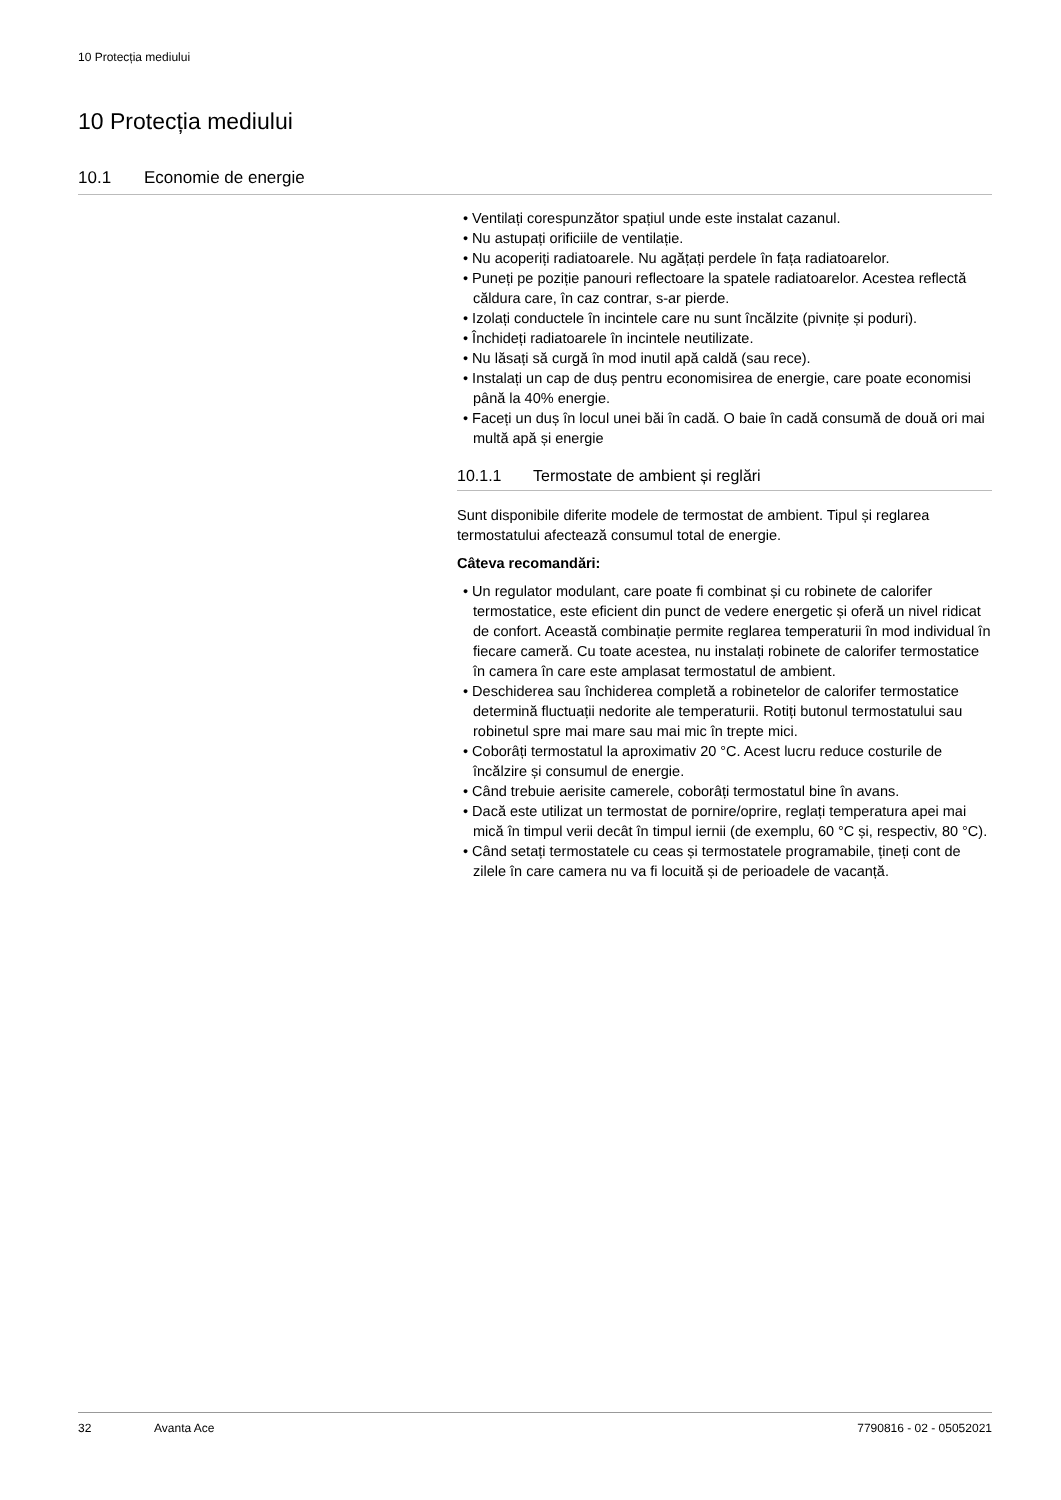10 Protecția mediului
10 Protecția mediului
10.1 Economie de energie
• Ventilați corespunzător spațiul unde este instalat cazanul.
• Nu astupați orificiile de ventilație.
• Nu acoperiți radiatoarele. Nu agățați perdele în fața radiatoarelor.
• Puneți pe poziție panouri reflectoare la spatele radiatoarelor. Acestea reflectă căldura care, în caz contrar, s-ar pierde.
• Izolați conductele în incintele care nu sunt încălzite (pivnițe și poduri).
• Închideți radiatoarele în incintele neutilizate.
• Nu lăsați să curgă în mod inutil apă caldă (sau rece).
• Instalați un cap de duș pentru economisirea de energie, care poate economisi până la 40% energie.
• Faceți un duș în locul unei băi în cadă. O baie în cadă consumă de două ori mai multă apă și energie
10.1.1 Termostate de ambient și reglări
Sunt disponibile diferite modele de termostat de ambient. Tipul și reglarea termostatului afectează consumul total de energie.
Câteva recomandări:
• Un regulator modulant, care poate fi combinat și cu robinete de calorifer termostatice, este eficient din punct de vedere energetic și oferă un nivel ridicat de confort. Această combinație permite reglarea temperaturii în mod individual în fiecare cameră. Cu toate acestea, nu instalați robinete de calorifer termostatice în camera în care este amplasat termostatul de ambient.
• Deschiderea sau închiderea completă a robinetelor de calorifer termostatice determină fluctuații nedorite ale temperaturii. Rotiți butonul termostatului sau robinetul spre mai mare sau mai mic în trepte mici.
• Coborâți termostatul la aproximativ 20 °C. Acest lucru reduce costurile de încălzire și consumul de energie.
• Când trebuie aerisite camerele, coborâți termostatul bine în avans.
• Dacă este utilizat un termostat de pornire/oprire, reglați temperatura apei mai mică în timpul verii decât în timpul iernii (de exemplu, 60 °C și, respectiv, 80 °C).
• Când setați termostatele cu ceas și termostatele programabile, țineți cont de zilele în care camera nu va fi locuită și de perioadele de vacanță.
32 Avanta Ace 7790816 - 02 - 05052021